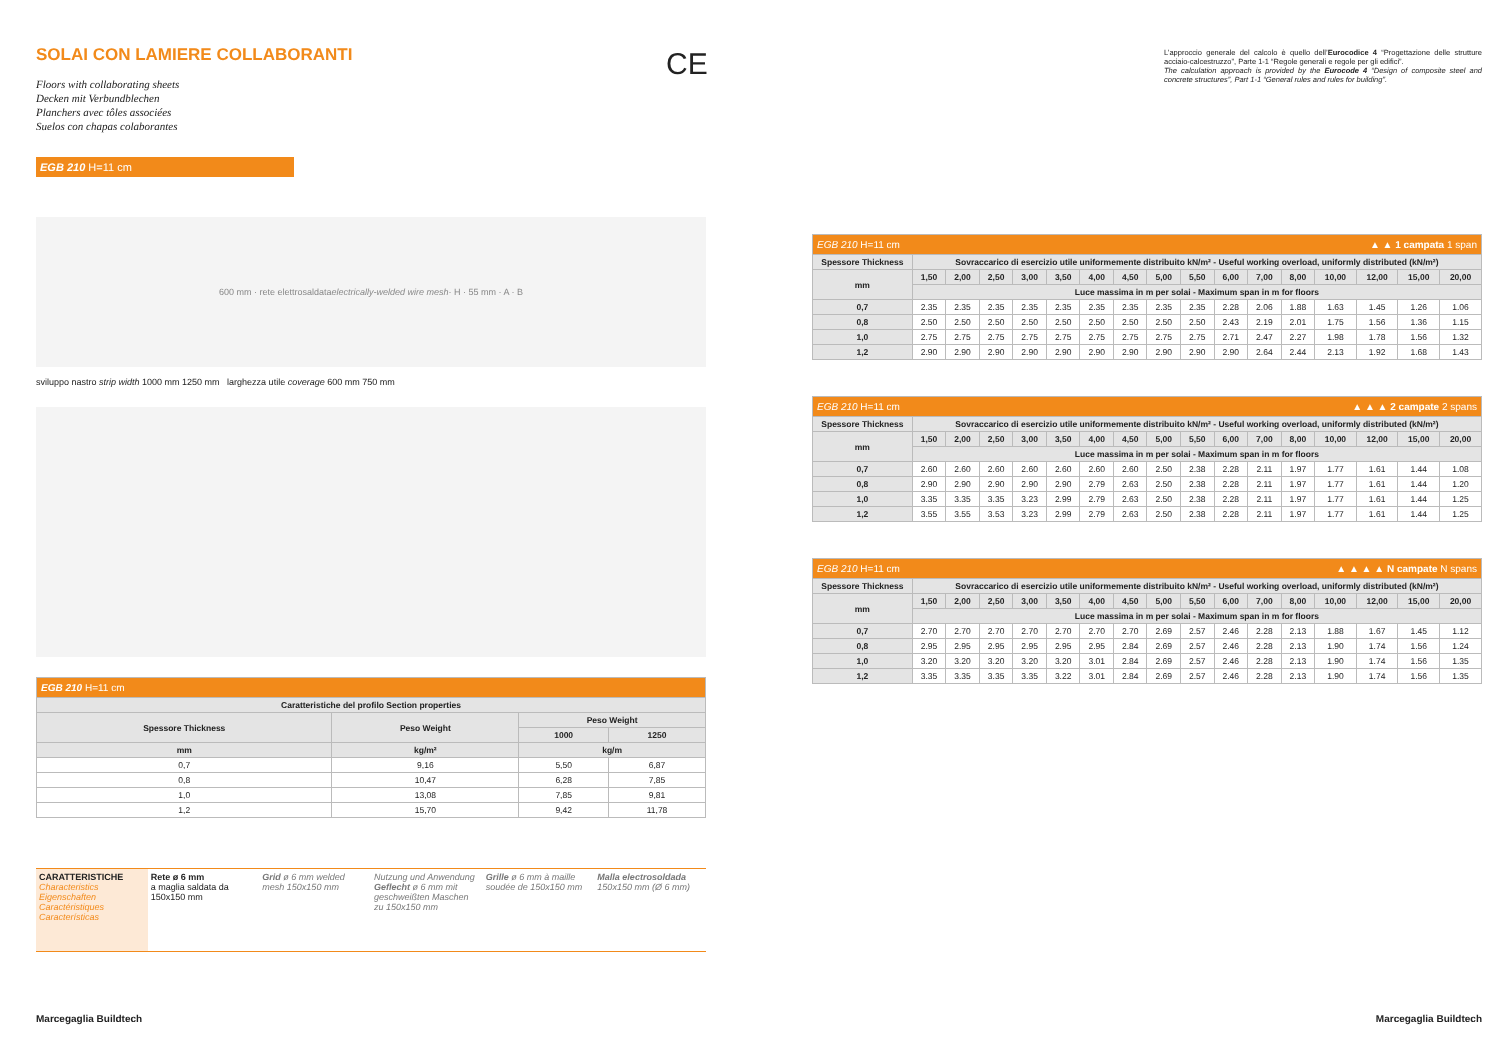SOLAI CON LAMIERE COLLABORANTI
CE
Floors with collaborating sheets
Decken mit Verbundblechen
Planchers avec tôles associées
Suelos con chapas colaborantes
EGB 210 H=11 cm
600 mm · rete elettrosaldata electrically-welded wire mesh · H · 55 mm · A · B
sviluppo nastro strip width 1000 mm 1250 mm larghezza utile coverage 600 mm 750 mm
| EGB 210 H=11 cm | | | |
| --- | --- | --- | --- |
| Caratteristiche del profilo Section properties | | | |
| Spessore Thickness | Peso Weight | Peso Weight | |
| | | 1000 | 1250 |
| mm | kg/m² | kg/m | |
| 0,7 | 9,16 | 5,50 | 6,87 |
| 0,8 | 10,47 | 6,28 | 7,85 |
| 1,0 | 13,08 | 7,85 | 9,81 |
| 1,2 | 15,70 | 9,42 | 11,78 |
CARATTERISTICHE
Characteristics
Eigenschaften
Caractéristiques
Características
Rete ø 6 mm
a maglia saldata da 150x150 mm
Grid ø 6 mm welded mesh 150x150 mm
Nutzung und Anwendung Geflecht ø 6 mm mit geschweißten Maschen zu 150x150 mm
Grille ø 6 mm à maille soudée de 150x150 mm
Malla electrosoldada 150x150 mm (Ø 6 mm)
L’approccio generale del calcolo è quello dell’Eurocodice 4 “Progettazione delle strutture acciaio-calcestruzzo”, Parte 1-1 “Regole generali e regole per gli edifici”.
The calculation approach is provided by the Eurocode 4 “Design of composite steel and concrete structures”, Part 1-1 “General rules and rules for building”.
| EGB 210 H=11 cm ▲ ▲ 1 campata 1 span | | | | | | | | | | | | | | | | |
| --- | --- | --- | --- | --- | --- | --- | --- | --- | --- | --- | --- | --- | --- | --- | --- | --- |
| Spessore Thickness | Sovraccarico di esercizio utile uniformemente distribuito kN/m² - Useful working overload, uniformly distributed (kN/m²) | | | | | | | | | | | | | | | |
| mm | 1,50 | 2,00 | 2,50 | 3,00 | 3,50 | 4,00 | 4,50 | 5,00 | 5,50 | 6,00 | 7,00 | 8,00 | 10,00 | 12,00 | 15,00 | 20,00 |
| | Luce massima in m per solai - Maximum span in m for floors | | | | | | | | | | | | | | | |
| 0,7 | 2.35 | 2.35 | 2.35 | 2.35 | 2.35 | 2.35 | 2.35 | 2.35 | 2.35 | 2.28 | 2.06 | 1.88 | 1.63 | 1.45 | 1.26 | 1.06 |
| 0,8 | 2.50 | 2.50 | 2.50 | 2.50 | 2.50 | 2.50 | 2.50 | 2.50 | 2.50 | 2.43 | 2.19 | 2.01 | 1.75 | 1.56 | 1.36 | 1.15 |
| 1,0 | 2.75 | 2.75 | 2.75 | 2.75 | 2.75 | 2.75 | 2.75 | 2.75 | 2.75 | 2.71 | 2.47 | 2.27 | 1.98 | 1.78 | 1.56 | 1.32 |
| 1,2 | 2.90 | 2.90 | 2.90 | 2.90 | 2.90 | 2.90 | 2.90 | 2.90 | 2.90 | 2.90 | 2.64 | 2.44 | 2.13 | 1.92 | 1.68 | 1.43 |
| EGB 210 H=11 cm ▲ ▲ ▲ 2 campate 2 spans | | | | | | | | | | | | | | | | |
| --- | --- | --- | --- | --- | --- | --- | --- | --- | --- | --- | --- | --- | --- | --- | --- | --- |
| Spessore Thickness | Sovraccarico di esercizio utile uniformemente distribuito kN/m² - Useful working overload, uniformly distributed (kN/m²) | | | | | | | | | | | | | | | |
| mm | 1,50 | 2,00 | 2,50 | 3,00 | 3,50 | 4,00 | 4,50 | 5,00 | 5,50 | 6,00 | 7,00 | 8,00 | 10,00 | 12,00 | 15,00 | 20,00 |
| | Luce massima in m per solai - Maximum span in m for floors | | | | | | | | | | | | | | | |
| 0,7 | 2.60 | 2.60 | 2.60 | 2.60 | 2.60 | 2.60 | 2.60 | 2.50 | 2.38 | 2.28 | 2.11 | 1.97 | 1.77 | 1.61 | 1.44 | 1.08 |
| 0,8 | 2.90 | 2.90 | 2.90 | 2.90 | 2.90 | 2.79 | 2.63 | 2.50 | 2.38 | 2.28 | 2.11 | 1.97 | 1.77 | 1.61 | 1.44 | 1.20 |
| 1,0 | 3.35 | 3.35 | 3.35 | 3.23 | 2.99 | 2.79 | 2.63 | 2.50 | 2.38 | 2.28 | 2.11 | 1.97 | 1.77 | 1.61 | 1.44 | 1.25 |
| 1,2 | 3.55 | 3.55 | 3.53 | 3.23 | 2.99 | 2.79 | 2.63 | 2.50 | 2.38 | 2.28 | 2.11 | 1.97 | 1.77 | 1.61 | 1.44 | 1.25 |
| EGB 210 H=11 cm ▲ ▲ ▲ ▲ N campate N spans | | | | | | | | | | | | | | | | |
| --- | --- | --- | --- | --- | --- | --- | --- | --- | --- | --- | --- | --- | --- | --- | --- | --- |
| Spessore Thickness | Sovraccarico di esercizio utile uniformemente distribuito kN/m² - Useful working overload, uniformly distributed (kN/m²) | | | | | | | | | | | | | | | |
| mm | 1,50 | 2,00 | 2,50 | 3,00 | 3,50 | 4,00 | 4,50 | 5,00 | 5,50 | 6,00 | 7,00 | 8,00 | 10,00 | 12,00 | 15,00 | 20,00 |
| | Luce massima in m per solai - Maximum span in m for floors | | | | | | | | | | | | | | | |
| 0,7 | 2.70 | 2.70 | 2.70 | 2.70 | 2.70 | 2.70 | 2.70 | 2.69 | 2.57 | 2.46 | 2.28 | 2.13 | 1.88 | 1.67 | 1.45 | 1.12 |
| 0,8 | 2.95 | 2.95 | 2.95 | 2.95 | 2.95 | 2.95 | 2.84 | 2.69 | 2.57 | 2.46 | 2.28 | 2.13 | 1.90 | 1.74 | 1.56 | 1.24 |
| 1,0 | 3.20 | 3.20 | 3.20 | 3.20 | 3.20 | 3.01 | 2.84 | 2.69 | 2.57 | 2.46 | 2.28 | 2.13 | 1.90 | 1.74 | 1.56 | 1.35 |
| 1,2 | 3.35 | 3.35 | 3.35 | 3.35 | 3.22 | 3.01 | 2.84 | 2.69 | 2.57 | 2.46 | 2.28 | 2.13 | 1.90 | 1.74 | 1.56 | 1.35 |
Marcegaglia Buildtech Marcegaglia Buildtech